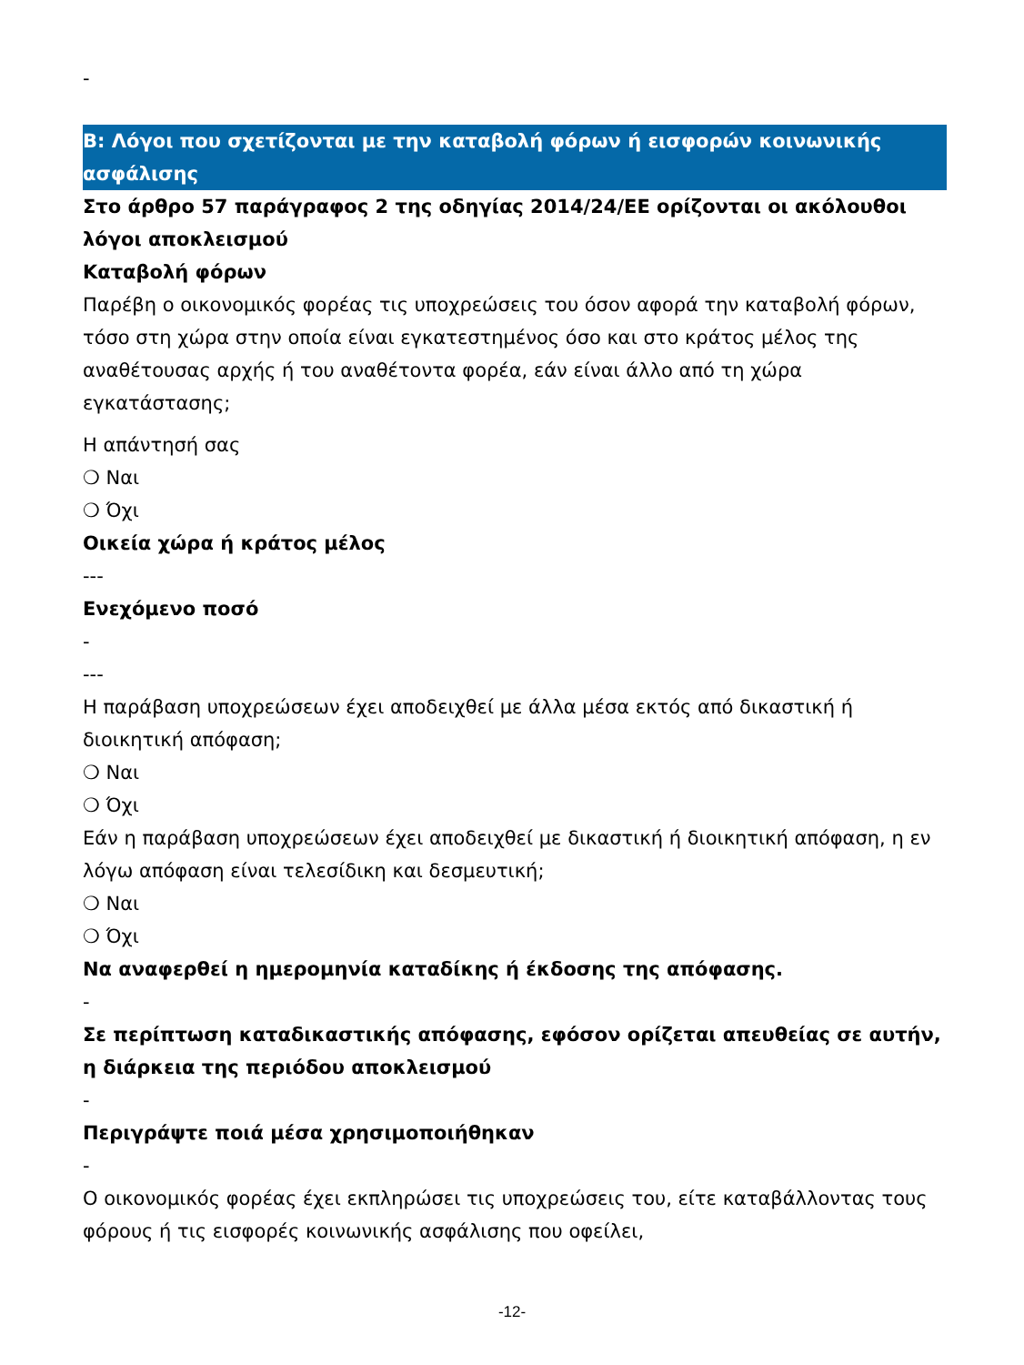-
B: Λόγοι που σχετίζονται με την καταβολή φόρων ή εισφορών κοινωνικής ασφάλισης
Στο άρθρο 57 παράγραφος 2 της οδηγίας 2014/24/ΕΕ ορίζονται οι ακόλουθοι λόγοι αποκλεισμού
Καταβολή φόρων
Παρέβη ο οικονομικός φορέας τις υποχρεώσεις του όσον αφορά την καταβολή φόρων, τόσο στη χώρα στην οποία είναι εγκατεστημένος όσο και στο κράτος μέλος της αναθέτουσας αρχής ή του αναθέτοντα φορέα, εάν είναι άλλο από τη χώρα εγκατάστασης;
Η απάντησή σας
❍ Ναι
❍ Όχι
Οικεία χώρα ή κράτος μέλος
---
Ενεχόμενο ποσό
-
---
Η παράβαση υποχρεώσεων έχει αποδειχθεί με άλλα μέσα εκτός από δικαστική ή διοικητική απόφαση;
❍ Ναι
❍ Όχι
Εάν η παράβαση υποχρεώσεων έχει αποδειχθεί με δικαστική ή διοικητική απόφαση, η εν λόγω απόφαση είναι τελεσίδικη και δεσμευτική;
❍ Ναι
❍ Όχι
Να αναφερθεί η ημερομηνία καταδίκης ή έκδοσης της απόφασης.
-
Σε περίπτωση καταδικαστικής απόφασης, εφόσον ορίζεται απευθείας σε αυτήν, η διάρκεια της περιόδου αποκλεισμού
-
Περιγράψτε ποιά μέσα χρησιμοποιήθηκαν
-
Ο οικονομικός φορέας έχει εκπληρώσει τις υποχρεώσεις του, είτε καταβάλλοντας τους φόρους ή τις εισφορές κοινωνικής ασφάλισης που οφείλει,
-12-